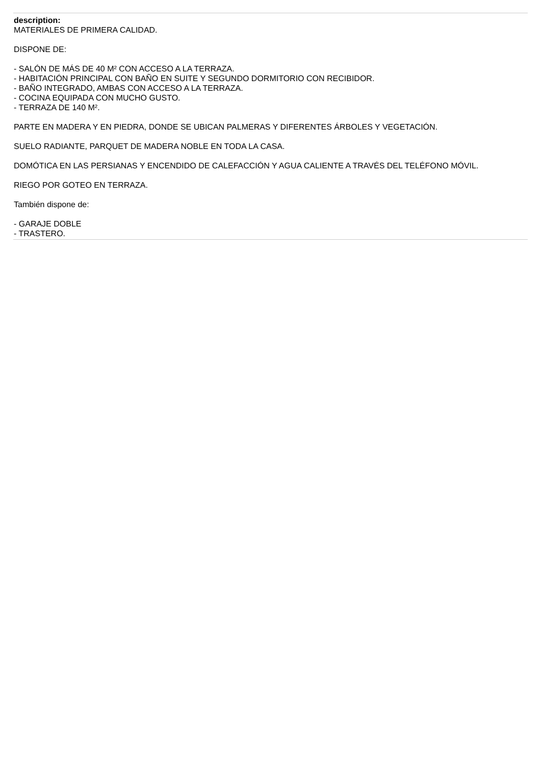description:
MATERIALES DE PRIMERA CALIDAD.
DISPONE DE:
- SALÓN DE MÁS DE 40 M² CON ACCESO A LA TERRAZA.
- HABITACIÓN PRINCIPAL CON BAÑO EN SUITE Y SEGUNDO DORMITORIO CON RECIBIDOR.
- BAÑO INTEGRADO, AMBAS CON ACCESO A LA TERRAZA.
- COCINA EQUIPADA CON MUCHO GUSTO.
- TERRAZA DE 140 M².
PARTE EN MADERA Y EN PIEDRA, DONDE SE UBICAN PALMERAS Y DIFERENTES ÁRBOLES Y VEGETACIÓN.
SUELO RADIANTE, PARQUET DE MADERA NOBLE EN TODA LA CASA.
DOMÓTICA EN LAS PERSIANAS Y ENCENDIDO DE CALEFACCIÓN Y AGUA CALIENTE A TRAVÉS DEL TELÉFONO MÓVIL.
RIEGO POR GOTEO EN TERRAZA.
También dispone de:
- GARAJE DOBLE
- TRASTERO.